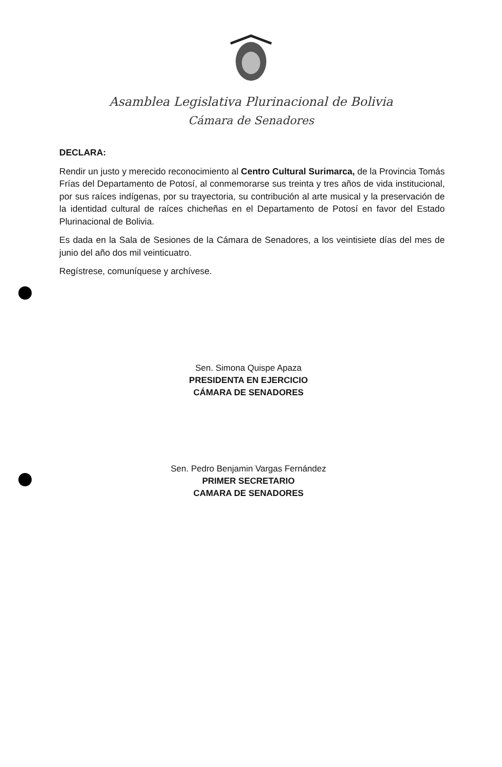Asamblea Legislativa Plurinacional de Bolivia
Cámara de Senadores
DECLARA:
Rendir un justo y merecido reconocimiento al Centro Cultural Surimarca, de la Provincia Tomás Frías del Departamento de Potosí, al conmemorarse sus treinta y tres años de vida institucional, por sus raíces indígenas, por su trayectoria, su contribución al arte musical y la preservación de la identidad cultural de raíces chicheñas en el Departamento de Potosí en favor del Estado Plurinacional de Bolivia.
Es dada en la Sala de Sesiones de la Cámara de Senadores, a los veintisiete días del mes de junio del año dos mil veinticuatro.
Regístrese, comuníquese y archívese.
Sen. Simona Quispe Apaza
PRESIDENTA EN EJERCICIO
CÁMARA DE SENADORES
Sen. Pedro Benjamin Vargas Fernández
PRIMER SECRETARIO
CAMARA DE SENADORES